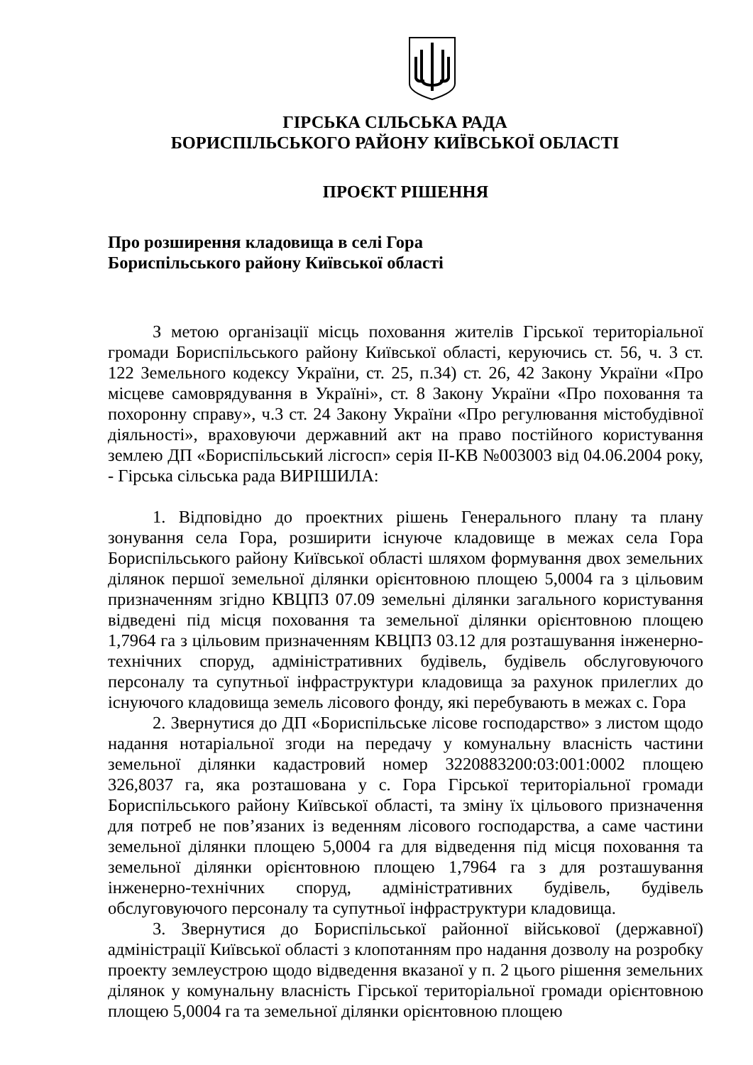ГІРСЬКА СІЛЬСЬКА РАДА
БОРИСПІЛЬСЬКОГО РАЙОНУ КИЇВСЬКОЇ ОБЛАСТІ
ПРОЄКТ РІШЕННЯ
Про розширення кладовища в селі Гора
Бориспільського району Київської області
З метою організації місць поховання жителів Гірської територіальної громади Бориспільського району Київської області, керуючись ст. 56, ч. 3 ст. 122 Земельного кодексу України, ст. 25, п.34) ст. 26, 42 Закону України «Про місцеве самоврядування в Україні», ст. 8 Закону України «Про поховання та похоронну справу», ч.3 ст. 24 Закону України «Про регулювання містобудівної діяльності», враховуючи державний акт на право постійного користування землею ДП «Бориспільський лісгосп» серія ІІ-КВ №003003 від 04.06.2004 року, - Гірська сільська рада ВИРІШИЛА:
1. Відповідно до проектних рішень Генерального плану та плану зонування села Гора, розширити існуюче кладовище в межах села Гора Бориспільського району Київської області шляхом формування двох земельних ділянок першої земельної ділянки орієнтовною площею 5,0004 га з цільовим призначенням згідно КВЦПЗ 07.09 земельні ділянки загального користування відведені під місця поховання та земельної ділянки орієнтовною площею 1,7964 га з цільовим призначенням КВЦПЗ 03.12 для розташування інженерно-технічних споруд, адміністративних будівель, будівель обслуговуючого персоналу та супутньої інфраструктури кладовища за рахунок прилеглих до існуючого кладовища земель лісового фонду, які перебувають в межах с. Гора
2. Звернутися до ДП «Бориспільське лісове господарство» з листом щодо надання нотаріальної згоди на передачу у комунальну власність частини земельної ділянки кадастровий номер 3220883200:03:001:0002 площею 326,8037 га, яка розташована у с. Гора Гірської територіальної громади Бориспільського району Київської області, та зміну їх цільового призначення для потреб не пов’язаних із веденням лісового господарства, а саме частини земельної ділянки площею 5,0004 га для відведення під місця поховання та земельної ділянки орієнтовною площею 1,7964 га з для розташування інженерно-технічних споруд, адміністративних будівель, будівель обслуговуючого персоналу та супутньої інфраструктури кладовища.
3. Звернутися до Бориспільської районної військової (державної) адміністрації Київської області з клопотанням про надання дозволу на розробку проекту землеустрою щодо відведення вказаної у п. 2 цього рішення земельних ділянок у комунальну власність Гірської територіальної громади орієнтовною площею 5,0004 га та земельної ділянки орієнтовною площею